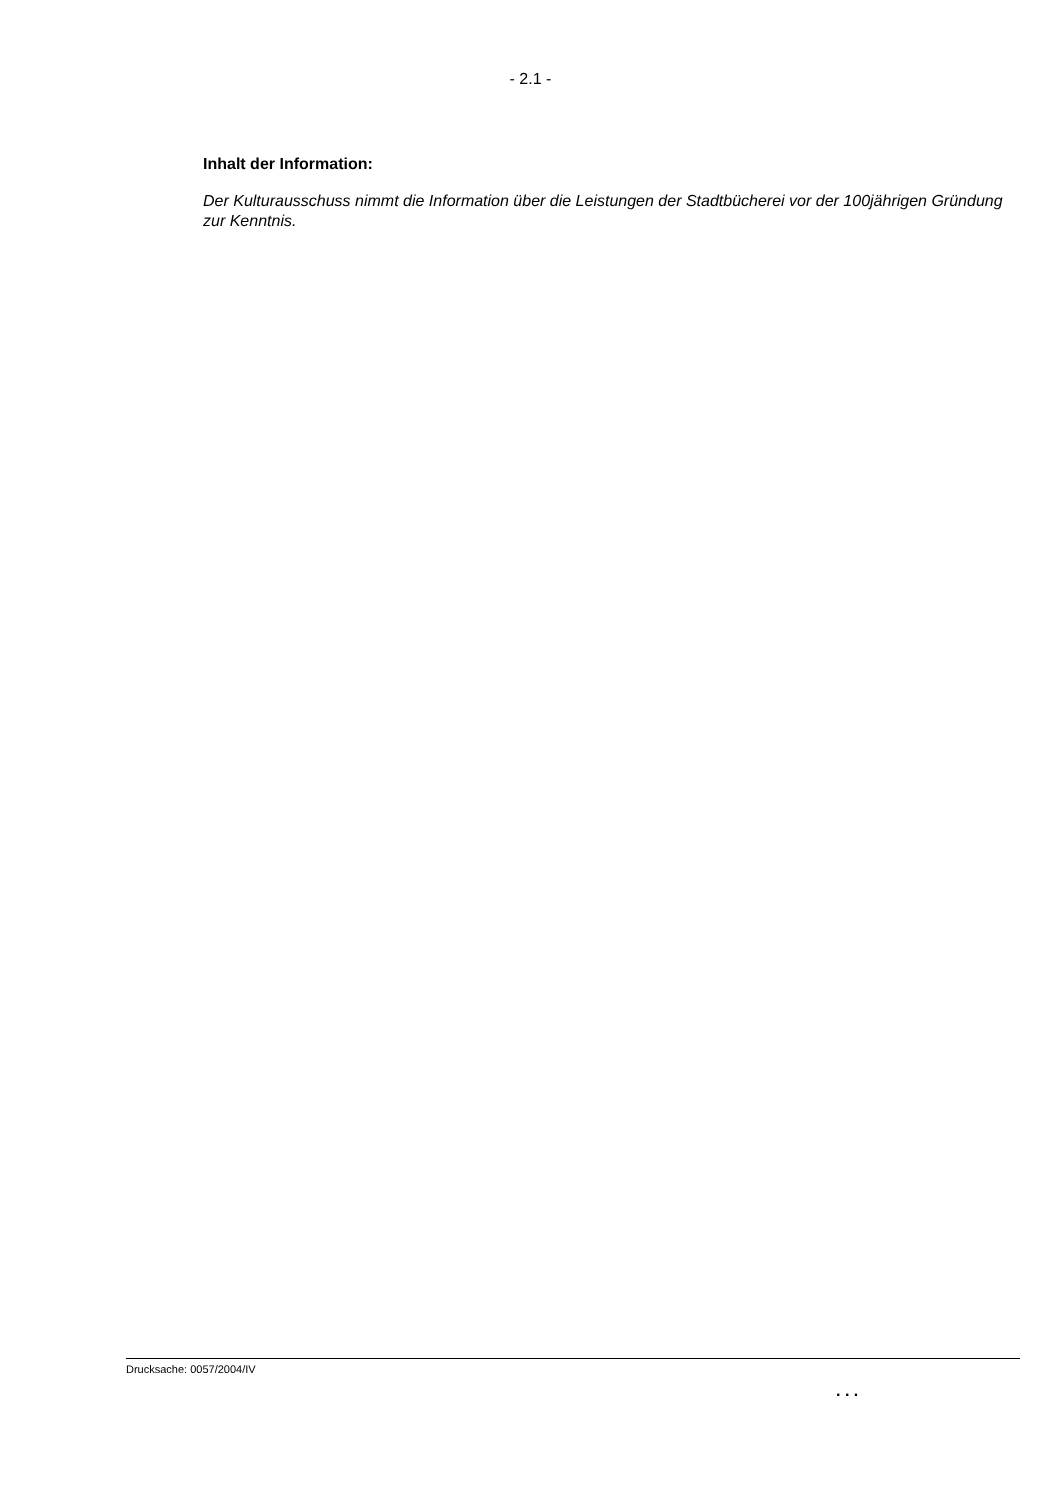- 2.1 -
Inhalt der Information:
Der Kulturausschuss nimmt die Information über die Leistungen der Stadtbücherei vor der 100jährigen Gründung zur Kenntnis.
Drucksache: 0057/2004/IV
. . .